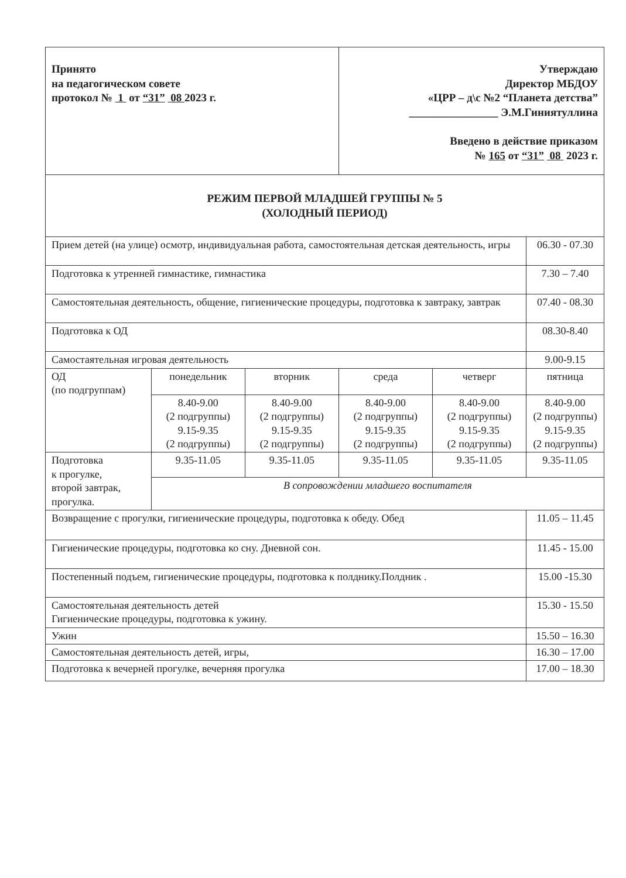| Принято на педагогическом совете протокол № 1 от “31” 08 2023 г. | | | Утверждаю Директор МБДОУ «ЦРР – д\с №2 “Планета детства” ________________ Э.М.Гиниятуллина Введено в действие приказом № 165 от “31” 08 2023 г. | | |
| РЕЖИМ ПЕРВОЙ МЛАДШЕЙ ГРУППЫ № 5 (ХОЛОДНЫЙ ПЕРИОД) | | | | | |
| Прием детей (на улице) осмотр, индивидуальная работа, самостоятельная детская деятельность, игры | | | | | 06.30 - 07.30 |
| Подготовка к утренней гимнастике, гимнастика | | | | | 7.30 – 7.40 |
| Самостоятельная деятельность, общение, гигиенические процедуры, подготовка к завтраку, завтрак | | | | | 07.40 - 08.30 |
| Подготовка к ОД | | | | | 08.30-8.40 |
| Самостаятельная игровая деятельность | | | | | 9.00-9.15 |
| ОД (по подгруппам) | понедельник | вторник | среда | четверг | пятница |
| | 8.40-9.00 (2 подгруппы) 9.15-9.35 (2 подгруппы) | 8.40-9.00 (2 подгруппы) 9.15-9.35 (2 подгруппы) | 8.40-9.00 (2 подгруппы) 9.15-9.35 (2 подгруппы) | 8.40-9.00 (2 подгруппы) 9.15-9.35 (2 подгруппы) | 8.40-9.00 (2 подгруппы) 9.15-9.35 (2 подгруппы) |
| Подготовка к прогулке, второй завтрак, прогулка. | 9.35-11.05 | 9.35-11.05 | 9.35-11.05 | 9.35-11.05 | 9.35-11.05 |
| | В сопровождении младшего воспитателя | | | | |
| Возвращение с прогулки, гигиенические процедуры, подготовка к обеду. Обед | | | | | 11.05 – 11.45 |
| Гигиенические процедуры, подготовка ко сну. Дневной сон. | | | | | 11.45 - 15.00 |
| Постепенный подъем, гигиенические процедуры, подготовка к полднику.Полдник . | | | | | 15.00 -15.30 |
| Самостоятельная деятельность детей Гигиенические процедуры, подготовка к ужину. | | | | | 15.30 - 15.50 |
| Ужин | | | | | 15.50 – 16.30 |
| Самостоятельная деятельность детей, игры, | | | | | 16.30 – 17.00 |
| Подготовка к вечерней прогулке, вечерняя прогулка | | | | | 17.00 – 18.30 |